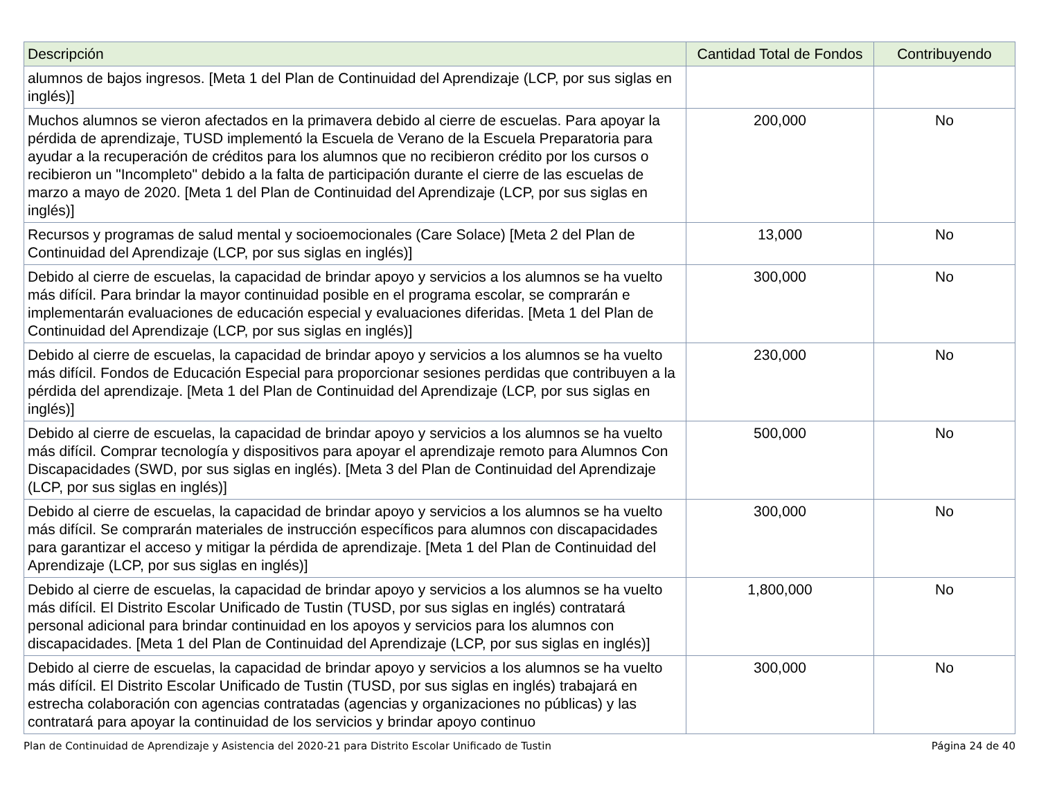| Descripción | Cantidad Total de Fondos | Contribuyendo |
| --- | --- | --- |
| alumnos de bajos ingresos. [Meta 1 del Plan de Continuidad del Aprendizaje (LCP, por sus siglas en inglés)] | | |
| Muchos alumnos se vieron afectados en la primavera debido al cierre de escuelas. Para apoyar la pérdida de aprendizaje, TUSD implementó la Escuela de Verano de la Escuela Preparatoria para ayudar a la recuperación de créditos para los alumnos que no recibieron crédito por los cursos o recibieron un "Incompleto" debido a la falta de participación durante el cierre de las escuelas de marzo a mayo de 2020. [Meta 1 del Plan de Continuidad del Aprendizaje (LCP, por sus siglas en inglés)] | 200,000 | No |
| Recursos y programas de salud mental y socioemocionales (Care Solace) [Meta 2 del Plan de Continuidad del Aprendizaje (LCP, por sus siglas en inglés)] | 13,000 | No |
| Debido al cierre de escuelas, la capacidad de brindar apoyo y servicios a los alumnos se ha vuelto más difícil. Para brindar la mayor continuidad posible en el programa escolar, se comprarán e implementarán evaluaciones de educación especial y evaluaciones diferidas. [Meta 1 del Plan de Continuidad del Aprendizaje (LCP, por sus siglas en inglés)] | 300,000 | No |
| Debido al cierre de escuelas, la capacidad de brindar apoyo y servicios a los alumnos se ha vuelto más difícil. Fondos de Educación Especial para proporcionar sesiones perdidas que contribuyen a la pérdida del aprendizaje. [Meta 1 del Plan de Continuidad del Aprendizaje (LCP, por sus siglas en inglés)] | 230,000 | No |
| Debido al cierre de escuelas, la capacidad de brindar apoyo y servicios a los alumnos se ha vuelto más difícil. Comprar tecnología y dispositivos para apoyar el aprendizaje remoto para Alumnos Con Discapacidades (SWD, por sus siglas en inglés). [Meta 3 del Plan de Continuidad del Aprendizaje (LCP, por sus siglas en inglés)] | 500,000 | No |
| Debido al cierre de escuelas, la capacidad de brindar apoyo y servicios a los alumnos se ha vuelto más difícil. Se comprarán materiales de instrucción específicos para alumnos con discapacidades para garantizar el acceso y mitigar la pérdida de aprendizaje. [Meta 1 del Plan de Continuidad del Aprendizaje (LCP, por sus siglas en inglés)] | 300,000 | No |
| Debido al cierre de escuelas, la capacidad de brindar apoyo y servicios a los alumnos se ha vuelto más difícil. El Distrito Escolar Unificado de Tustin (TUSD, por sus siglas en inglés) contratará personal adicional para brindar continuidad en los apoyos y servicios para los alumnos con discapacidades. [Meta 1 del Plan de Continuidad del Aprendizaje (LCP, por sus siglas en inglés)] | 1,800,000 | No |
| Debido al cierre de escuelas, la capacidad de brindar apoyo y servicios a los alumnos se ha vuelto más difícil. El Distrito Escolar Unificado de Tustin (TUSD, por sus siglas en inglés) trabajará en estrecha colaboración con agencias contratadas (agencias y organizaciones no públicas) y las contratará para apoyar la continuidad de los servicios y brindar apoyo continuo | 300,000 | No |
Plan de Continuidad de Aprendizaje y Asistencia del 2020-21 para Distrito Escolar Unificado de Tustin Página 24 de 40